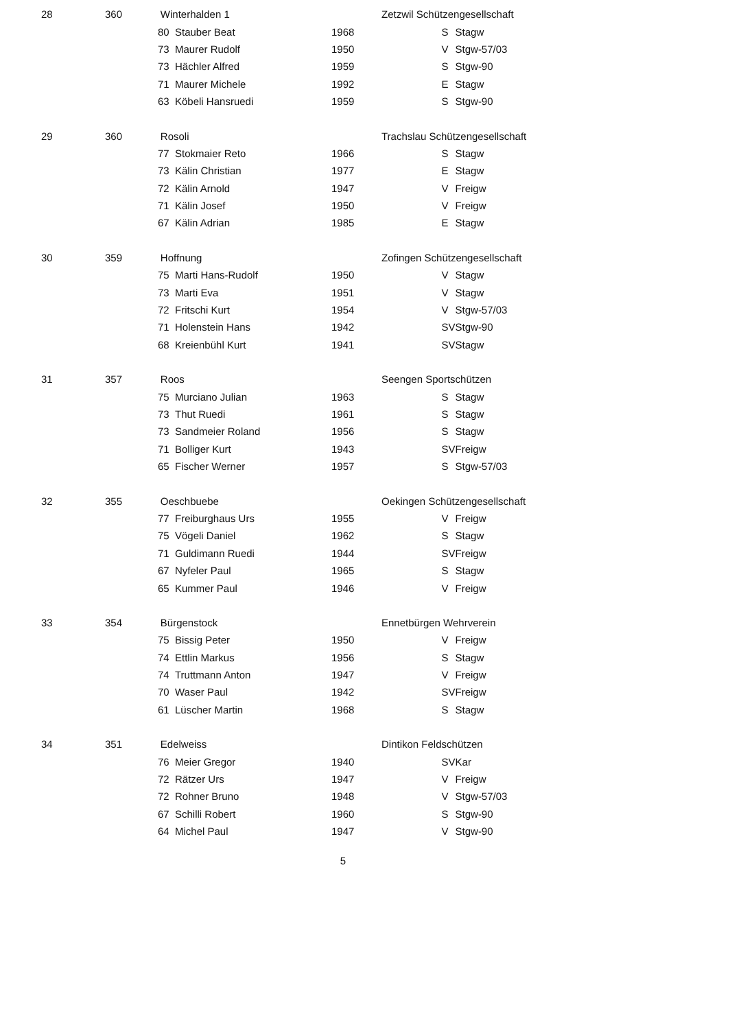| 28 | 360 | Winterhalden 1 | | | | | Zetzwil Schützengesellschaft | |
| | | | 80 | Stauber Beat | 1968 | | S | Stagw |
| | | | 73 | Maurer Rudolf | 1950 | | V | Stgw-57/03 |
| | | | 73 | Hächler Alfred | 1959 | | S | Stgw-90 |
| | | | 71 | Maurer Michele | 1992 | | E | Stagw |
| | | | 63 | Köbeli Hansruedi | 1959 | | S | Stgw-90 |
| 29 | 360 | Rosoli | | | | | Trachslau Schützengesellschaft | |
| | | | 77 | Stokmaier Reto | 1966 | | S | Stagw |
| | | | 73 | Kälin Christian | 1977 | | E | Stagw |
| | | | 72 | Kälin Arnold | 1947 | | V | Freigw |
| | | | 71 | Kälin Josef | 1950 | | V | Freigw |
| | | | 67 | Kälin Adrian | 1985 | | E | Stagw |
| 30 | 359 | Hoffnung | | | | | Zofingen Schützengesellschaft | |
| | | | 75 | Marti Hans-Rudolf | 1950 | | V | Stagw |
| | | | 73 | Marti Eva | 1951 | | V | Stagw |
| | | | 72 | Fritschi Kurt | 1954 | | V | Stgw-57/03 |
| | | | 71 | Holenstein Hans | 1942 | | SV | Stgw-90 |
| | | | 68 | Kreienbühl Kurt | 1941 | | SV | Stagw |
| 31 | 357 | Roos | | | | | Seengen Sportschützen | |
| | | | 75 | Murciano Julian | 1963 | | S | Stagw |
| | | | 73 | Thut Ruedi | 1961 | | S | Stagw |
| | | | 73 | Sandmeier Roland | 1956 | | S | Stagw |
| | | | 71 | Bolliger Kurt | 1943 | | SV | Freigw |
| | | | 65 | Fischer Werner | 1957 | | S | Stgw-57/03 |
| 32 | 355 | Oeschbuebe | | | | | Oekingen Schützengesellschaft | |
| | | | 77 | Freiburghaus Urs | 1955 | | V | Freigw |
| | | | 75 | Vögeli Daniel | 1962 | | S | Stagw |
| | | | 71 | Guldimann Ruedi | 1944 | | SV | Freigw |
| | | | 67 | Nyfeler Paul | 1965 | | S | Stagw |
| | | | 65 | Kummer Paul | 1946 | | V | Freigw |
| 33 | 354 | Bürgenstock | | | | | Ennetbürgen Wehrverein | |
| | | | 75 | Bissig Peter | 1950 | | V | Freigw |
| | | | 74 | Ettlin Markus | 1956 | | S | Stagw |
| | | | 74 | Truttmann Anton | 1947 | | V | Freigw |
| | | | 70 | Waser Paul | 1942 | | SV | Freigw |
| | | | 61 | Lüscher Martin | 1968 | | S | Stagw |
| 34 | 351 | Edelweiss | | | | | Dintikon Feldschützen | |
| | | | 76 | Meier Gregor | 1940 | | SV | Kar |
| | | | 72 | Rätzer Urs | 1947 | | V | Freigw |
| | | | 72 | Rohner Bruno | 1948 | | V | Stgw-57/03 |
| | | | 67 | Schilli Robert | 1960 | | S | Stgw-90 |
| | | | 64 | Michel Paul | 1947 | | V | Stgw-90 |
5